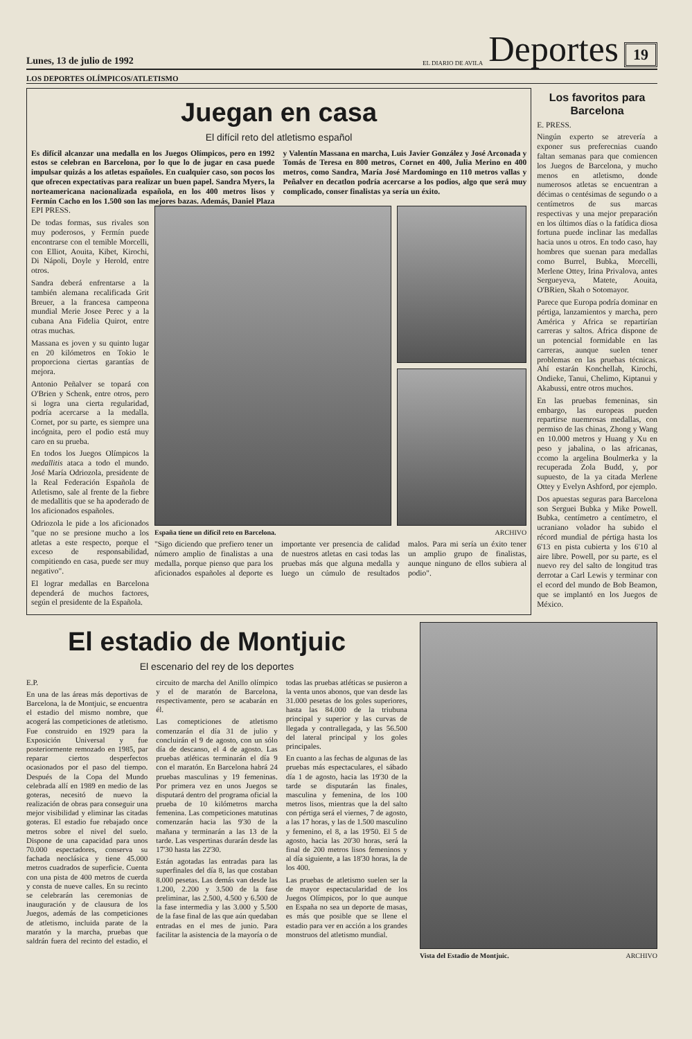Lunes, 13 de julio de 1992
EL DIARIO DE AVILA
Deportes
19
LOS DEPORTES OLÍMPICOS/ATLETISMO
Juegan en casa
El difícil reto del atletismo español
Es difícil alcanzar una medalla en los Juegos Olímpicos, pero en 1992 estos se celebran en Barcelona, por lo que lo de jugar en casa puede impulsar quizás a los atletas españoles. En cualquier caso, son pocos los que ofrecen expectativas para realizar un buen papel. Sandra Myers, la norteamericana nacionalizada española, en los 400 metros lisos y Fermín Cacho en los 1.500 son las mejores bazas. Además, Daniel Plaza y Valentín Massana en marcha, Luis Javier González y José Arconada y Tomás de Teresa en 800 metros, Cornet en 400, Julia Merino en 400 metros, como Sandra, María José Mardomingo en 110 metros vallas y Peñalver en decatlon podría acercarse a los podios, algo que será muy complicado, conser finalistas ya sería un éxito.
EPI PRESS.
De todas formas, sus rivales son muy poderosos, y Fermín puede encontrarse con el temible Morcelli, con Elliot, Aouita, Kibet, Kirochi, Di Nápoli, Doyle y Herold, entre otros.
Sandra deberá enfrentarse a la también alemana recalificada Grit Breuer, a la francesa campeona mundial Merie Josee Perec y a la cubana Ana Fidelia Quirot, entre otras muchas.
Massana es joven y su quinto lugar en 20 kilómetros en Tokio le proporciona ciertas garantías de mejora.
Antonio Peñalver se topará con O'Brien y Schenk, entre otros, pero si logra una cierta regularidad, podría acercarse a la medalla. Cornet, por su parte, es siempre una incógnita, pero el podio está muy caro en su prueba.
En todos los Juegos Olímpicos la medallitis ataca a todo el mundo. José María Odriozola, presidente de la Real Federación Española de Atletismo, sale al frente de la fiebre de medallitis que se ha apoderado de los aficionados españoles.
Odriozola le pide a los aficionados "que no se presione mucho a los atletas a este respecto, porque el exceso de responsabilidad, compitiendo en casa, puede ser muy negativo".
El lograr medallas en Barcelona dependerá de muchos factores, según el presidente de la Española.
España tiene un difícil reto en Barcelona. ARCHIVO
"Sigo diciendo que prefiero tener un número amplio de finalistas a una medalla, porque pienso que para los aficionados españoles al deporte es importante ver presencia de calidad de nuestros atletas en casi todas las pruebas más que alguna medalla y luego un cúmulo de resultados malos. Para mi sería un éxito tener un amplio grupo de finalistas, aunque ninguno de ellos subiera al podio".
Los favoritos para Barcelona
E. PRESS.
Ningún experto se atrevería a exponer sus preferecnias cuando faltan semanas para que comiencen los Juegos de Barcelona, y mucho menos en atletismo, donde numerosos atletas se encuentran a décimas o centésimas de segundo o a centímetros de sus marcas respectivas y una mejor preparación en los últimos días o la fatídica diosa fortuna puede inclinar las medallas hacia unos u otros. En todo caso, hay hombres que suenan para medallas como Burrel, Bubka, Morcelli, Merlene Ottey, Irina Privalova, antes Sergueyeva, Matete, Aouita, O'BRien, Skah o Sotomayor.
Parece que Europa podría dominar en pértiga, lanzamientos y marcha, pero América y Africa se repartirían carreras y saltos. Africa dispone de un potencial formidable en las carreras, aunque suelen tener problemas en las pruebas técnicas. Ahí estarán Konchellah, Kirochi, Ondieke, Tanui, Chelimo, Kiptanui y Akabussi, entre otros muchos.
En las pruebas femeninas, sin embargo, las europeas pueden repartirse nuemrosas medallas, con permiso de las chinas, Zhong y Wang en 10.000 metros y Huang y Xu en peso y jabalina, o las africanas, ccomo la argelina Boulmerka y la recuperada Zola Budd, y, por supuesto, de la ya citada Merlene Ottey y Evelyn Ashford, por ejemplo.
Dos apuestas seguras para Barcelona son Serguei Bubka y Mike Powell. Bubka, centímetro a centímetro, el ucraniano volador ha subido el récord mundial de pértiga hasta los 6'13 en pista cubierta y los 6'10 al aire libre. Powell, por su parte, es el nuevo rey del salto de longitud tras derrotar a Carl Lewis y terminar con el ecord del mundo de Bob Beamon, que se implantó en los Juegos de México.
El estadio de Montjuic
El escenario del rey de los deportes
E.P.
En una de las áreas más deportivas de Barcelona, la de Montjuic, se encuentra el estadio del mismo nombre, que acogerá las competiciones de atletismo. Fue construido en 1929 para la Exposición Universal y fue posteriormente remozado en 1985, par reparar ciertos desperfectos ocasionados por el paso del tiempo. Después de la Copa del Mundo celebrada allí en 1989 en medio de las goteras, necesitó de nuevo la realización de obras para conseguir una mejor visibilidad y eliminar las citadas goteras. El estadio fue rebajado once metros sobre el nivel del suelo. Dispone de una capacidad para unos 70.000 espectadores, conserva su fachada neoclásica y tiene 45.000 metros cuadrados de superficie. Cuenta con una pista de 400 metros de cuerda y consta de nueve calles. En su recinto se celebrarán las ceremonias de inauguración y de clausura de los Juegos, además de las competiciones de atletismo, incluida parate de la maratón y la marcha, pruebas que saldrán fuera del recinto del estadio, el circuito de marcha del Anillo olímpico y el de maratón de Barcelona, respectivamente, pero se acabarán en él.
Las comepticiones de atletismo comenzarán el día 31 de julio y concluirán el 9 de agosto, con un sólo día de descanso, el 4 de agosto. Las pruebas atléticas terminarán el día 9 con el maratón. En Barcelona habrá 24 pruebas masculinas y 19 femeninas. Por primera vez en unos Juegos se disputará dentro del programa oficial la prueba de 10 kilómetros marcha femenina. Las competiciones matutinas comenzarán hacia las 9'30 de la mañana y terminarán a las 13 de la tarde. Las vespertinas durarán desde las 17'30 hasta las 22'30.
Están agotadas las entradas para las superfinales del día 8, las que costaban 8.000 pesetas. Las demás van desde las 1.200, 2.200 y 3.500 de la fase preliminar, las 2.500, 4.500 y 6.500 de la fase intermedia y las 3.000 y 5.500 de la fase final de las que aún quedaban entradas en el mes de junio. Para facilitar la asistencia de la mayoría o de todas las pruebas atléticas se pusieron a la venta unos abonos, que van desde las 31.000 pesetas de los goles superiores, hasta las 84.000 de la triubuna principal y superior y las curvas de llegada y contrallegada, y las 56.500 del lateral principal y los goles principales.
En cuanto a las fechas de algunas de las pruebas más espectaculares, el sábado día 1 de agosto, hacia las 19'30 de la tarde se disputarán las finales, masculina y femenina, de los 100 metros lisos, mientras que la del salto con pértiga será el viernes, 7 de agosto, a las 17 horas, y las de 1.500 masculino y femenino, el 8, a las 19'50. El 5 de agosto, hacia las 20'30 horas, será la final de 200 metros lisos femeninos y al día siguiente, a las 18'30 horas, la de los 400.
Las pruebas de atletismo suelen ser la de mayor espectacularidad de los Juegos Olímpicos, por lo que aunque en España no sea un deporte de masas, es más que posible que se llene el estadio para ver en acción a los grandes monstruos del atletismo mundial.
Vista del Estadio de Montjuic. ARCHIVO